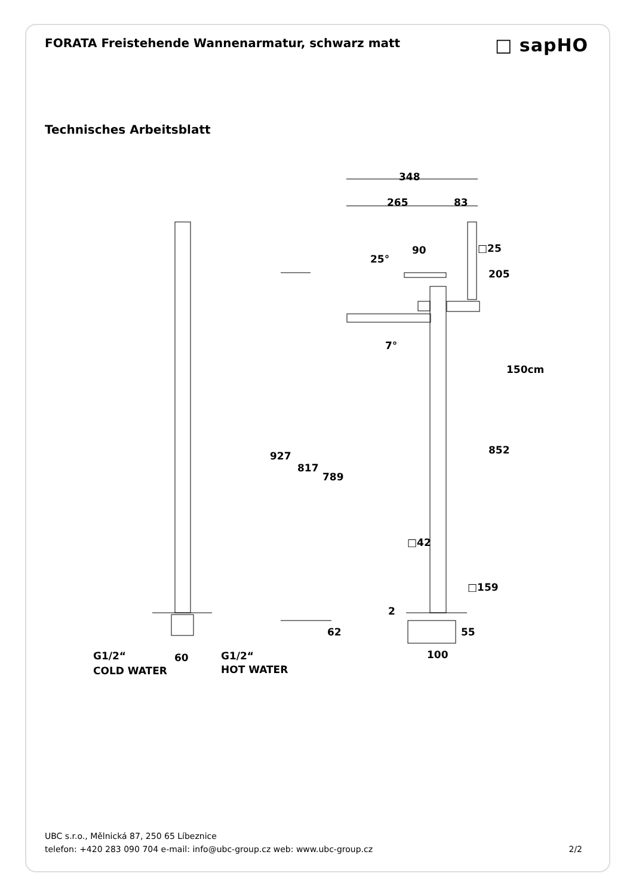FORATA Freistehende Wannenarmatur, schwarz matt
□ sapHO
Technisches Arbeitsblatt
348
265
83
90
25°
□25
205
7°
150cm
927
817
789
852
□42
□159
2
62
55
100
60
G1/2“
COLD WATER
G1/2“
HOT WATER
UBC s.r.o., Mělnická 87, 250 65 Líbeznice
telefon: +420 283 090 704 e-mail: info@ubc-group.cz web: www.ubc-group.cz 2/2